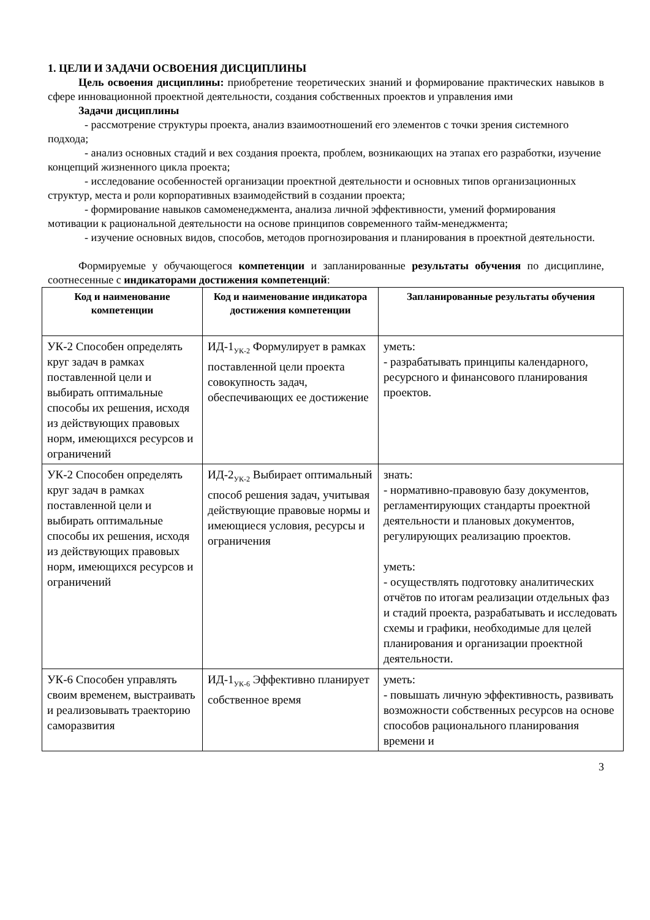1. ЦЕЛИ И ЗАДАЧИ ОСВОЕНИЯ ДИСЦИПЛИНЫ
Цель освоения дисциплины: приобретение теоретических знаний и формирование практических навыков в сфере инновационной проектной деятельности, создания собственных проектов и управления ими
Задачи дисциплины
- рассмотрение структуры проекта, анализ взаимоотношений его элементов с точки зрения системного подхода;
- анализ основных стадий и вех создания проекта, проблем, возникающих на этапах его разработки, изучение концепций жизненного цикла проекта;
- исследование особенностей организации проектной деятельности и основных типов организационных структур, места и роли корпоративных взаимодействий в создании проекта;
- формирование навыков самоменеджмента, анализа личной эффективности, умений формирования мотивации к рациональной деятельности на основе принципов современного тайм-менеджмента;
- изучение основных видов, способов, методов прогнозирования и планирования в проектной деятельности.
Формируемые у обучающегося компетенции и запланированные результаты обучения по дисциплине, соотнесенные с индикаторами достижения компетенций:
| Код и наименование компетенции | Код и наименование индикатора достижения компетенции | Запланированные результаты обучения |
| --- | --- | --- |
| УК-2 Способен определять круг задач в рамках поставленной цели и выбирать оптимальные способы их решения, исходя из действующих правовых норм, имеющихся ресурсов и ограничений | ИД-1<sub>УК-2</sub> Формулирует в рамках поставленной цели проекта совокупность задач, обеспечивающих ее достижение | уметь: - разрабатывать принципы календарного, ресурсного и финансового планирования проектов. |
| УК-2 Способен определять круг задач в рамках поставленной цели и выбирать оптимальные способы их решения, исходя из действующих правовых норм, имеющихся ресурсов и ограничений | ИД-2<sub>УК-2</sub> Выбирает оптимальный способ решения задач, учитывая действующие правовые нормы и имеющиеся условия, ресурсы и ограничения | знать: - нормативно-правовую базу документов, регламентирующих стандарты проектной деятельности и плановых документов, регулирующих реализацию проектов. уметь: - осуществлять подготовку аналитических отчётов по итогам реализации отдельных фаз и стадий проекта, разрабатывать и исследовать схемы и графики, необходимые для целей планирования и организации проектной деятельности. |
| УК-6 Способен управлять своим временем, выстраивать и реализовывать траекторию саморазвития | ИД-1<sub>УК-6</sub> Эффективно планирует собственное время | уметь: - повышать личную эффективность, развивать возможности собственных ресурсов на основе способов рационального планирования времени и |
3